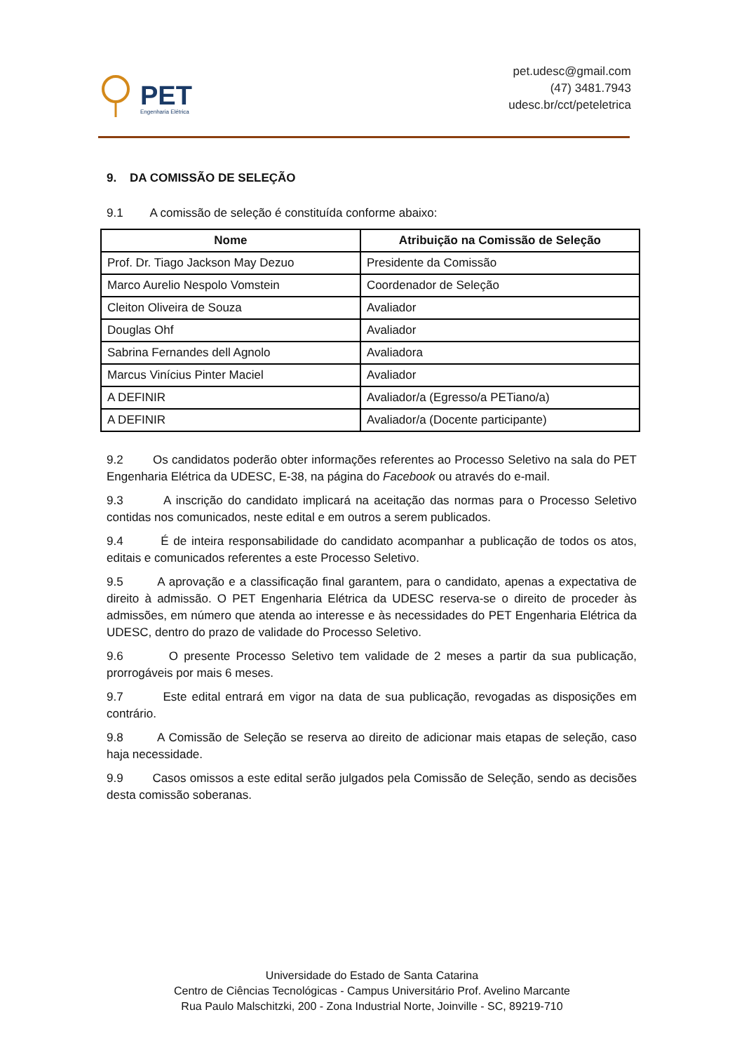PET
Engenharia Elétrica
pet.udesc@gmail.com
(47) 3481.7943
udesc.br/cct/peteletrica
9. DA COMISSÃO DE SELEÇÃO
9.1 A comissão de seleção é constituída conforme abaixo:
| Nome | Atribuição na Comissão de Seleção |
| --- | --- |
| Prof. Dr. Tiago Jackson May Dezuo | Presidente da Comissão |
| Marco Aurelio Nespolo Vomstein | Coordenador de Seleção |
| Cleiton Oliveira de Souza | Avaliador |
| Douglas Ohf | Avaliador |
| Sabrina Fernandes dell Agnolo | Avaliadora |
| Marcus Vinícius Pinter Maciel | Avaliador |
| A DEFINIR | Avaliador/a (Egresso/a PETiano/a) |
| A DEFINIR | Avaliador/a (Docente participante) |
9.2 Os candidatos poderão obter informações referentes ao Processo Seletivo na sala do PET Engenharia Elétrica da UDESC, E-38, na página do Facebook ou através do e-mail.
9.3 A inscrição do candidato implicará na aceitação das normas para o Processo Seletivo contidas nos comunicados, neste edital e em outros a serem publicados.
9.4 É de inteira responsabilidade do candidato acompanhar a publicação de todos os atos, editais e comunicados referentes a este Processo Seletivo.
9.5 A aprovação e a classificação final garantem, para o candidato, apenas a expectativa de direito à admissão. O PET Engenharia Elétrica da UDESC reserva-se o direito de proceder às admissões, em número que atenda ao interesse e às necessidades do PET Engenharia Elétrica da UDESC, dentro do prazo de validade do Processo Seletivo.
9.6 O presente Processo Seletivo tem validade de 2 meses a partir da sua publicação, prorrogáveis por mais 6 meses.
9.7 Este edital entrará em vigor na data de sua publicação, revogadas as disposições em contrário.
9.8 A Comissão de Seleção se reserva ao direito de adicionar mais etapas de seleção, caso haja necessidade.
9.9 Casos omissos a este edital serão julgados pela Comissão de Seleção, sendo as decisões desta comissão soberanas.
Universidade do Estado de Santa Catarina
Centro de Ciências Tecnológicas - Campus Universitário Prof. Avelino Marcante
Rua Paulo Malschitzki, 200 - Zona Industrial Norte, Joinville - SC, 89219-710